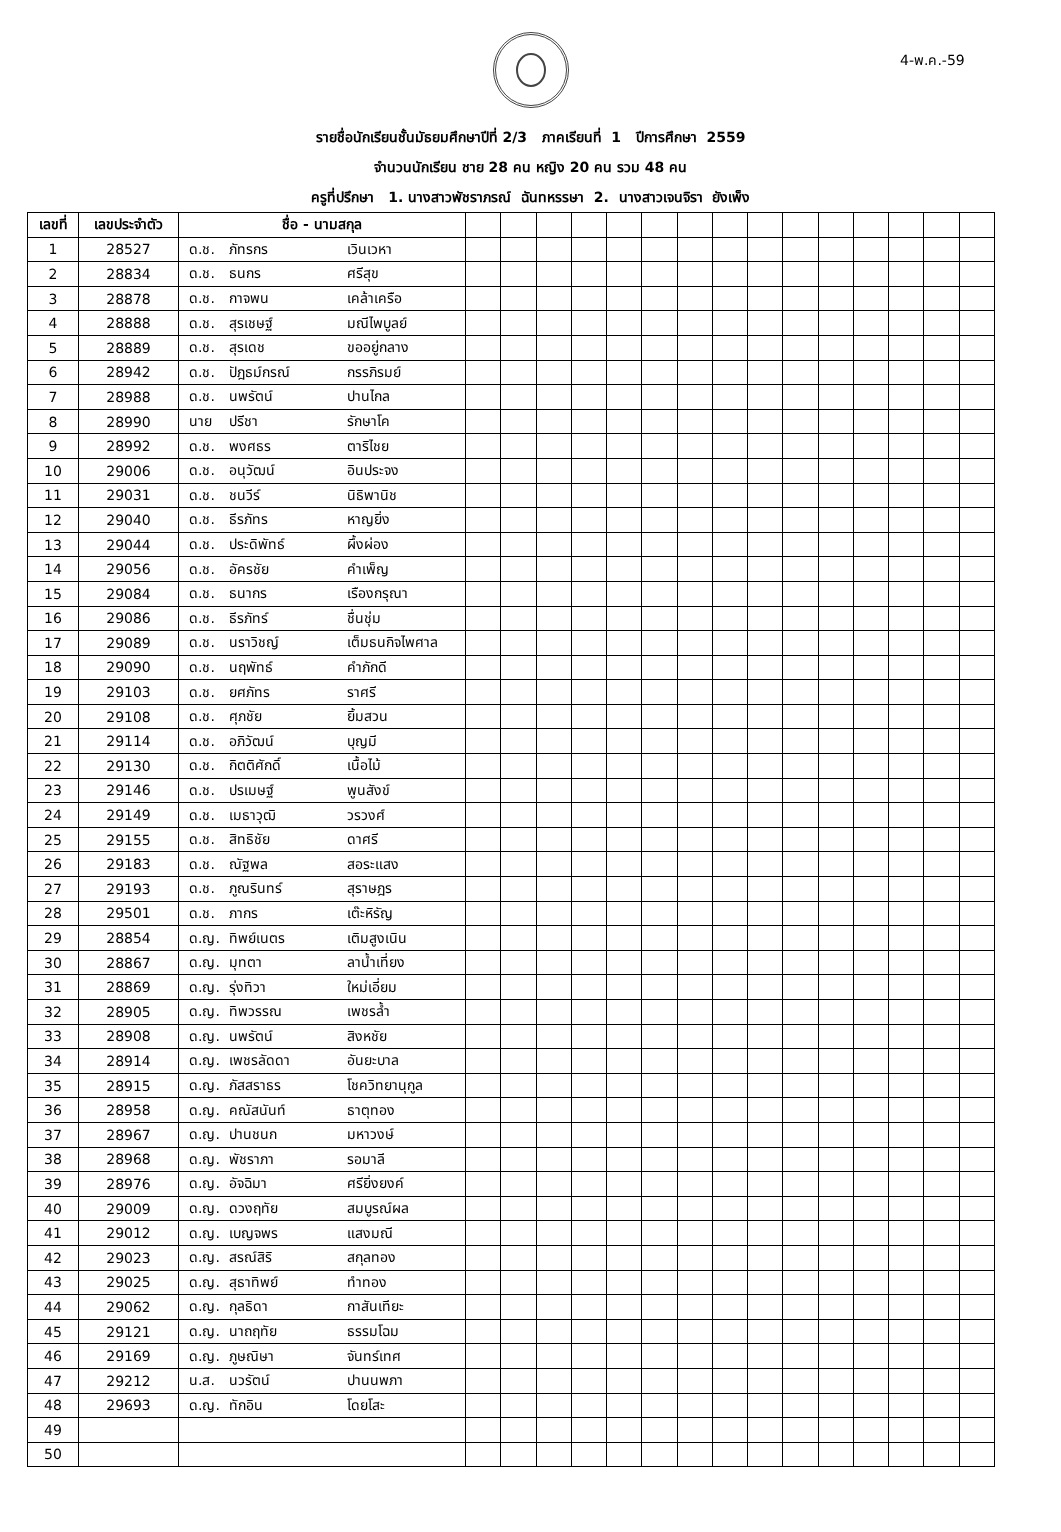4-พ.ค.-59
รายชื่อนักเรียนชั้นมัธยมศึกษาปีที่ 2/3 ภาคเรียนที่ 1 ปีการศึกษา 2559
จำนวนนักเรียน ชาย 28 คน หญิง 20 คน รวม 48 คน
ครูที่ปรึกษา 1. นางสาวพัชราภรณ์ ฉันทหรรษา 2. นางสาวเจนจิรา ยังเพ็ง
| เลขที่ | เลขประจำตัว | ชื่อ - นามสกุล | | | | | | | | | | | | | | | |
| --- | --- | --- | --- | --- | --- | --- | --- | --- | --- | --- | --- | --- | --- | --- | --- | --- | --- |
| 1 | 28527 | ด.ช. ภัทรกร เวินเวหา | | | | | | | | | | | | | | | |
| 2 | 28834 | ด.ช. ธนกร ศรีสุข | | | | | | | | | | | | | | | |
| 3 | 28878 | ด.ช. กาจพน เคล้าเครือ | | | | | | | | | | | | | | | |
| 4 | 28888 | ด.ช. สุรเชษฐ์ มณีไพบูลย์ | | | | | | | | | | | | | | | |
| 5 | 28889 | ด.ช. สุรเดช ขออยู่กลาง | | | | | | | | | | | | | | | |
| 6 | 28942 | ด.ช. ปัฎธม์กรณ์ กรรภิรมย์ | | | | | | | | | | | | | | | |
| 7 | 28988 | ด.ช. นพรัตน์ ปานไกล | | | | | | | | | | | | | | | |
| 8 | 28990 | นาย ปรีชา รักษาโค | | | | | | | | | | | | | | | |
| 9 | 28992 | ด.ช. พงศธร ตาริไชย | | | | | | | | | | | | | | | |
| 10 | 29006 | ด.ช. อนุวัฒน์ อินประจง | | | | | | | | | | | | | | | |
| 11 | 29031 | ด.ช. ชนวีร์ นิธิพานิช | | | | | | | | | | | | | | | |
| 12 | 29040 | ด.ช. ธีรภัทร หาญยิ่ง | | | | | | | | | | | | | | | |
| 13 | 29044 | ด.ช. ประดิพัทธ์ ผึ้งผ่อง | | | | | | | | | | | | | | | |
| 14 | 29056 | ด.ช. อัครชัย คำเพ็ญ | | | | | | | | | | | | | | | |
| 15 | 29084 | ด.ช. ธนากร เรืองกรุณา | | | | | | | | | | | | | | | |
| 16 | 29086 | ด.ช. ธีรภัทร์ ชื่นชุ่ม | | | | | | | | | | | | | | | |
| 17 | 29089 | ด.ช. นราวิชญ์ เต็มธนกิจไพศาล | | | | | | | | | | | | | | | |
| 18 | 29090 | ด.ช. นฤพัทธ์ คำภักดี | | | | | | | | | | | | | | | |
| 19 | 29103 | ด.ช. ยศภัทร ราศรี | | | | | | | | | | | | | | | |
| 20 | 29108 | ด.ช. ศุภชัย ยิ้มสวน | | | | | | | | | | | | | | | |
| 21 | 29114 | ด.ช. อภิวัฒน์ บุญมี | | | | | | | | | | | | | | | |
| 22 | 29130 | ด.ช. กิตติศักดิ์ เนื้อไม้ | | | | | | | | | | | | | | | |
| 23 | 29146 | ด.ช. ปรเมษฐ์ พูนสังข์ | | | | | | | | | | | | | | | |
| 24 | 29149 | ด.ช. เมธาวุฒิ วรวงศ์ | | | | | | | | | | | | | | | |
| 25 | 29155 | ด.ช. สิทธิชัย ดาศรี | | | | | | | | | | | | | | | |
| 26 | 29183 | ด.ช. ณัฐพล สอระแสง | | | | | | | | | | | | | | | |
| 27 | 29193 | ด.ช. ภูณรินทร์ สุราษฎร | | | | | | | | | | | | | | | |
| 28 | 29501 | ด.ช. ภากร เต๊ะหิรัญ | | | | | | | | | | | | | | | |
| 29 | 28854 | ด.ญ. ทิพย์เนตร เติมสูงเนิน | | | | | | | | | | | | | | | |
| 30 | 28867 | ด.ญ. มุทตา ลาน้ำเที่ยง | | | | | | | | | | | | | | | |
| 31 | 28869 | ด.ญ. รุ่งทิวา ใหม่เอี่ยม | | | | | | | | | | | | | | | |
| 32 | 28905 | ด.ญ. ทิพวรรณ เพชรล้ำ | | | | | | | | | | | | | | | |
| 33 | 28908 | ด.ญ. นพรัตน์ สิงหชัย | | | | | | | | | | | | | | | |
| 34 | 28914 | ด.ญ. เพชรลัดดา อันยะบาล | | | | | | | | | | | | | | | |
| 35 | 28915 | ด.ญ. ภัสสราธร โชควิทยานุกูล | | | | | | | | | | | | | | | |
| 36 | 28958 | ด.ญ. คณัสนันท์ ธาตุทอง | | | | | | | | | | | | | | | |
| 37 | 28967 | ด.ญ. ปานชนก มหาวงษ์ | | | | | | | | | | | | | | | |
| 38 | 28968 | ด.ญ. พัชราภา รอมาลี | | | | | | | | | | | | | | | |
| 39 | 28976 | ด.ญ. อัจฉิมา ศรียิ่งยงค์ | | | | | | | | | | | | | | | |
| 40 | 29009 | ด.ญ. ดวงฤทัย สมบูรณ์ผล | | | | | | | | | | | | | | | |
| 41 | 29012 | ด.ญ. เบญจพร แสงมณี | | | | | | | | | | | | | | | |
| 42 | 29023 | ด.ญ. สรณ์สิริ สกุลทอง | | | | | | | | | | | | | | | |
| 43 | 29025 | ด.ญ. สุธาทิพย์ ทำทอง | | | | | | | | | | | | | | | |
| 44 | 29062 | ด.ญ. กุลธิดา กาสันเทียะ | | | | | | | | | | | | | | | |
| 45 | 29121 | ด.ญ. นาถฤทัย ธรรมโฉม | | | | | | | | | | | | | | | |
| 46 | 29169 | ด.ญ. ภูษณิษา จันทร์เทศ | | | | | | | | | | | | | | | |
| 47 | 29212 | น.ส. นวรัตน์ ปานนพภา | | | | | | | | | | | | | | | |
| 48 | 29693 | ด.ญ. ทักอิน โดยโสะ | | | | | | | | | | | | | | | |
| 49 | | | | | | | | | | | | | | | | | |
| 50 | | | | | | | | | | | | | | | | | |